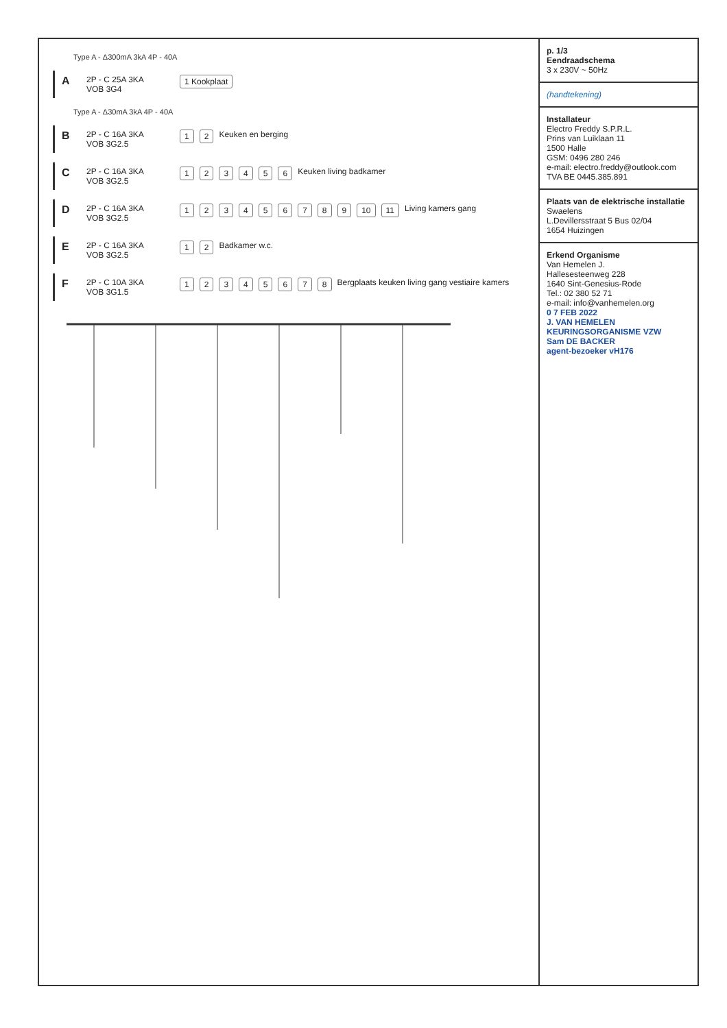Type A - Δ300mA 3kA 4P - 40A
A
2P - C 25A 3KA
VOB 3G4
1 Kookplaat
Type A - Δ30mA 3kA 4P - 40A
B
2P - C 16A 3KA
VOB 3G2.5
12 Keuken en berging
C
2P - C 16A 3KA
VOB 3G2.5
123456 Keuken living badkamer
D
2P - C 16A 3KA
VOB 3G2.5
123456789 10 11 Living kamers gang
E
2P - C 16A 3KA
VOB 3G2.5
12 Badkamer w.c.
F
2P - C 10A 3KA
VOB 3G1.5
12345678 Bergplaats keuken living gang vestiaire kamers
p. 1/3
Eendraadschema
3 x 230V ~ 50Hz
(handtekening)
Installateur
Electro Freddy S.P.R.L.
Prins van Luiklaan 11
1500 Halle
GSM: 0496 280 246
e-mail: electro.freddy@outlook.com
TVA BE 0445.385.891
Plaats van de elektrische installatie
Swaelens
L.Devillersstraat 5 Bus 02/04
1654 Huizingen
Erkend Organisme
Van Hemelen J.
Hallesesteenweg 228
1640 Sint-Genesius-Rode
Tel.: 02 380 52 71
e-mail: info@vanhemelen.org
0 7 FEB 2022
J. VAN HEMELEN
KEURINGSORGANISME VZW
Sam DE BACKER
agent-bezoeker vH176